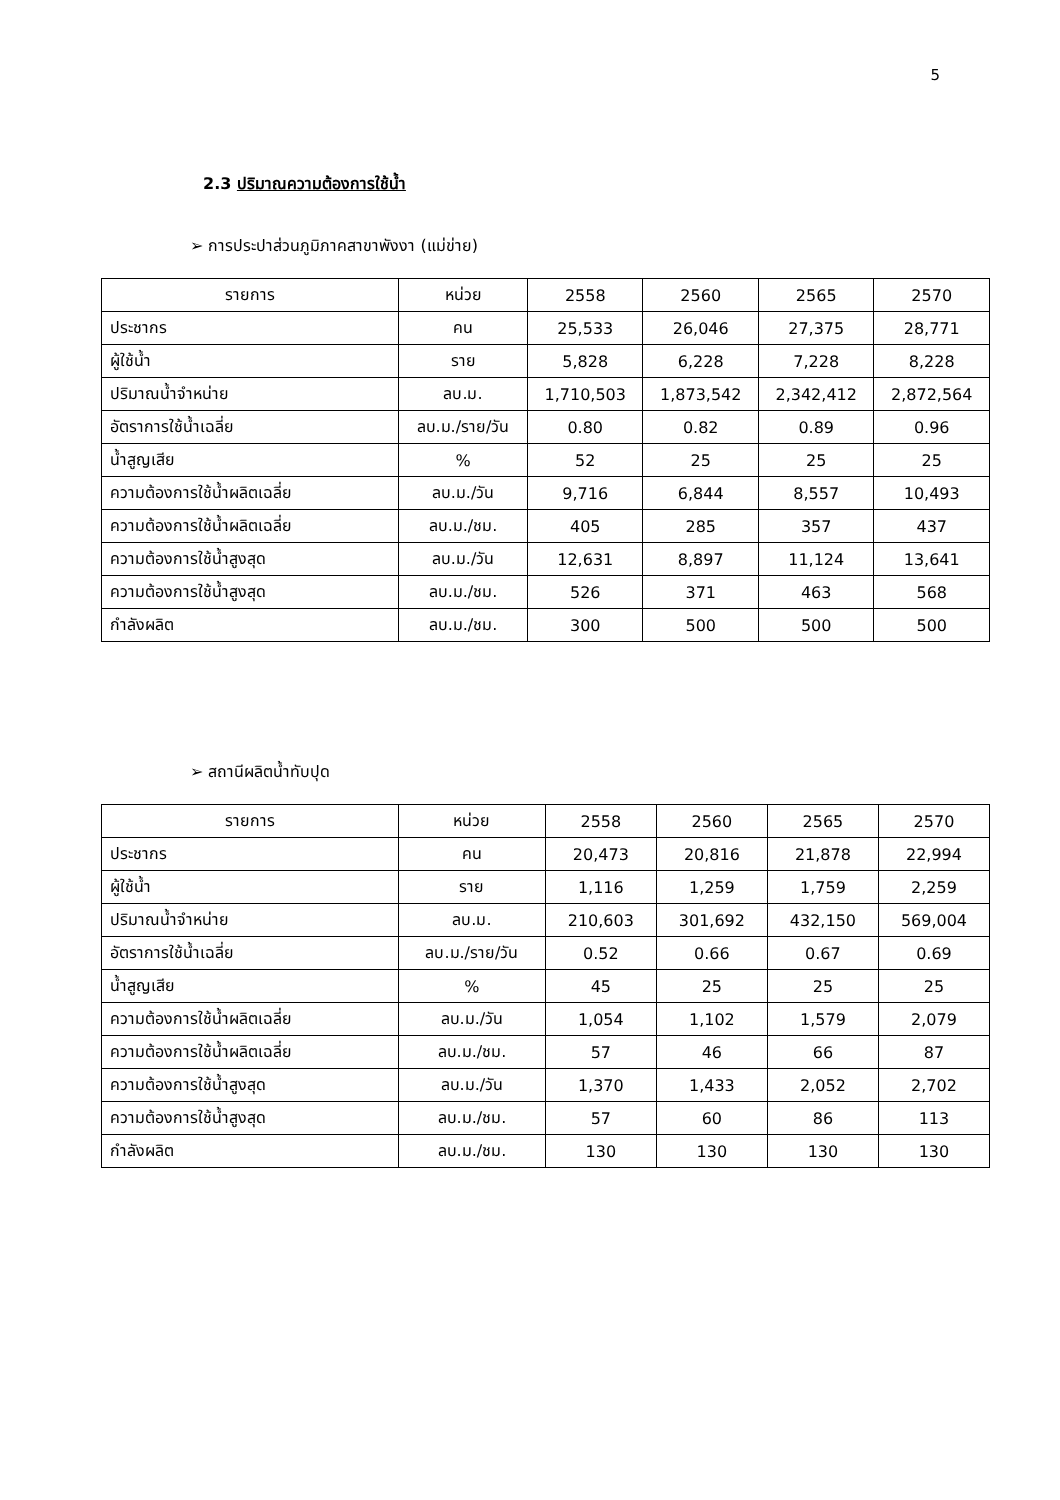5
2.3 ปริมาณความต้องการใช้น้ำ
➢ การประปาส่วนภูมิภาคสาขาพังงา (แม่ข่าย)
| รายการ | หน่วย | 2558 | 2560 | 2565 | 2570 |
| ประชากร | คน | 25,533 | 26,046 | 27,375 | 28,771 |
| ผู้ใช้น้ำ | ราย | 5,828 | 6,228 | 7,228 | 8,228 |
| ปริมาณน้ำจำหน่าย | ลบ.ม. | 1,710,503 | 1,873,542 | 2,342,412 | 2,872,564 |
| อัตราการใช้น้ำเฉลี่ย | ลบ.ม./ราย/วัน | 0.80 | 0.82 | 0.89 | 0.96 |
| น้ำสูญเสีย | % | 52 | 25 | 25 | 25 |
| ความต้องการใช้น้ำผลิตเฉลี่ย | ลบ.ม./วัน | 9,716 | 6,844 | 8,557 | 10,493 |
| ความต้องการใช้น้ำผลิตเฉลี่ย | ลบ.ม./ชม. | 405 | 285 | 357 | 437 |
| ความต้องการใช้น้ำสูงสุด | ลบ.ม./วัน | 12,631 | 8,897 | 11,124 | 13,641 |
| ความต้องการใช้น้ำสูงสุด | ลบ.ม./ชม. | 526 | 371 | 463 | 568 |
| กำลังผลิต | ลบ.ม./ชม. | 300 | 500 | 500 | 500 |
➢ สถานีผลิตน้ำทับปุด
| รายการ | หน่วย | 2558 | 2560 | 2565 | 2570 |
| ประชากร | คน | 20,473 | 20,816 | 21,878 | 22,994 |
| ผู้ใช้น้ำ | ราย | 1,116 | 1,259 | 1,759 | 2,259 |
| ปริมาณน้ำจำหน่าย | ลบ.ม. | 210,603 | 301,692 | 432,150 | 569,004 |
| อัตราการใช้น้ำเฉลี่ย | ลบ.ม./ราย/วัน | 0.52 | 0.66 | 0.67 | 0.69 |
| น้ำสูญเสีย | % | 45 | 25 | 25 | 25 |
| ความต้องการใช้น้ำผลิตเฉลี่ย | ลบ.ม./วัน | 1,054 | 1,102 | 1,579 | 2,079 |
| ความต้องการใช้น้ำผลิตเฉลี่ย | ลบ.ม./ชม. | 57 | 46 | 66 | 87 |
| ความต้องการใช้น้ำสูงสุด | ลบ.ม./วัน | 1,370 | 1,433 | 2,052 | 2,702 |
| ความต้องการใช้น้ำสูงสุด | ลบ.ม./ชม. | 57 | 60 | 86 | 113 |
| กำลังผลิต | ลบ.ม./ชม. | 130 | 130 | 130 | 130 |